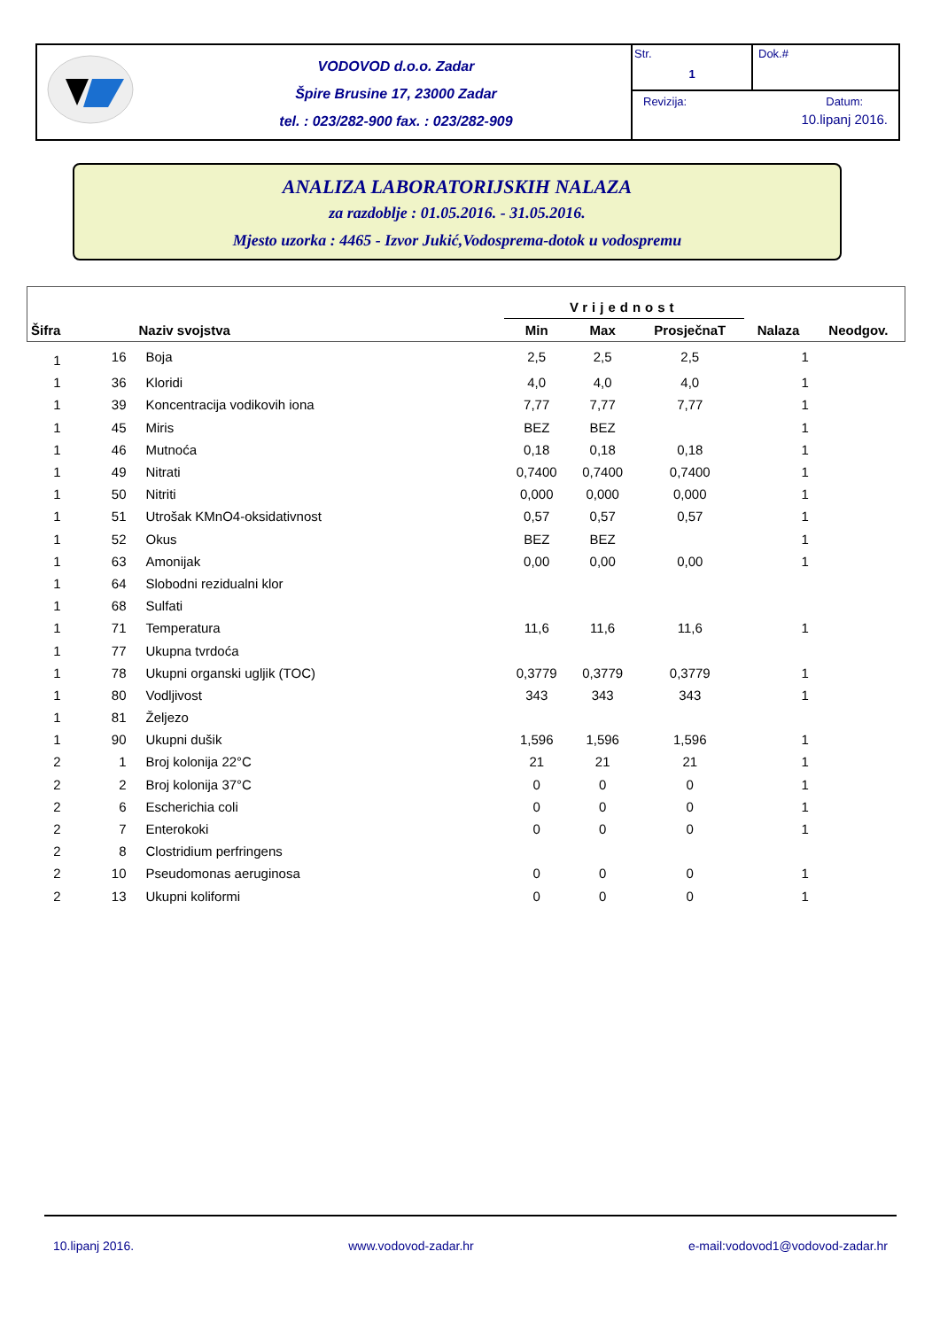VODOVOD d.o.o. Zadar
Špire Brusine 17, 23000 Zadar
tel. : 023/282-900 fax. : 023/282-909
Str.
1
Dok.#
Revizija: Datum:
10.lipanj 2016.
ANALIZA LABORATORIJSKIH NALAZA
za razdoblje : 01.05.2016. - 31.05.2016.
Mjesto uzorka : 4465 - Izvor Jukić,Vodosprema-dotok u vodospremu
| | | | Vrijednost | | | | |
| --- | --- | --- | --- | --- | --- | --- | --- |
| Šifra | | Naziv svojstva | Min | Max | ProsječnaT | Nalaza | Neodgov. |
| 1 | 16 | Boja | 2,5 | 2,5 | 2,5 | 1 | |
| 1 | 36 | Kloridi | 4,0 | 4,0 | 4,0 | 1 | |
| 1 | 39 | Koncentracija vodikovih iona | 7,77 | 7,77 | 7,77 | 1 | |
| 1 | 45 | Miris | BEZ | BEZ | | 1 | |
| 1 | 46 | Mutnoća | 0,18 | 0,18 | 0,18 | 1 | |
| 1 | 49 | Nitrati | 0,7400 | 0,7400 | 0,7400 | 1 | |
| 1 | 50 | Nitriti | 0,000 | 0,000 | 0,000 | 1 | |
| 1 | 51 | Utrošak KMnO4-oksidativnost | 0,57 | 0,57 | 0,57 | 1 | |
| 1 | 52 | Okus | BEZ | BEZ | | 1 | |
| 1 | 63 | Amonijak | 0,00 | 0,00 | 0,00 | 1 | |
| 1 | 64 | Slobodni rezidualni klor | | | | | |
| 1 | 68 | Sulfati | | | | | |
| 1 | 71 | Temperatura | 11,6 | 11,6 | 11,6 | 1 | |
| 1 | 77 | Ukupna tvrdoća | | | | | |
| 1 | 78 | Ukupni organski ugljik (TOC) | 0,3779 | 0,3779 | 0,3779 | 1 | |
| 1 | 80 | Vodljivost | 343 | 343 | 343 | 1 | |
| 1 | 81 | Željezo | | | | | |
| 1 | 90 | Ukupni dušik | 1,596 | 1,596 | 1,596 | 1 | |
| 2 | 1 | Broj kolonija 22°C | 21 | 21 | 21 | 1 | |
| 2 | 2 | Broj kolonija 37°C | 0 | 0 | 0 | 1 | |
| 2 | 6 | Escherichia coli | 0 | 0 | 0 | 1 | |
| 2 | 7 | Enterokoki | 0 | 0 | 0 | 1 | |
| 2 | 8 | Clostridium perfringens | | | | | |
| 2 | 10 | Pseudomonas aeruginosa | 0 | 0 | 0 | 1 | |
| 2 | 13 | Ukupni koliformi | 0 | 0 | 0 | 1 | |
10.lipanj 2016. www.vodovod-zadar.hr e-mail:vodovod1@vodovod-zadar.hr